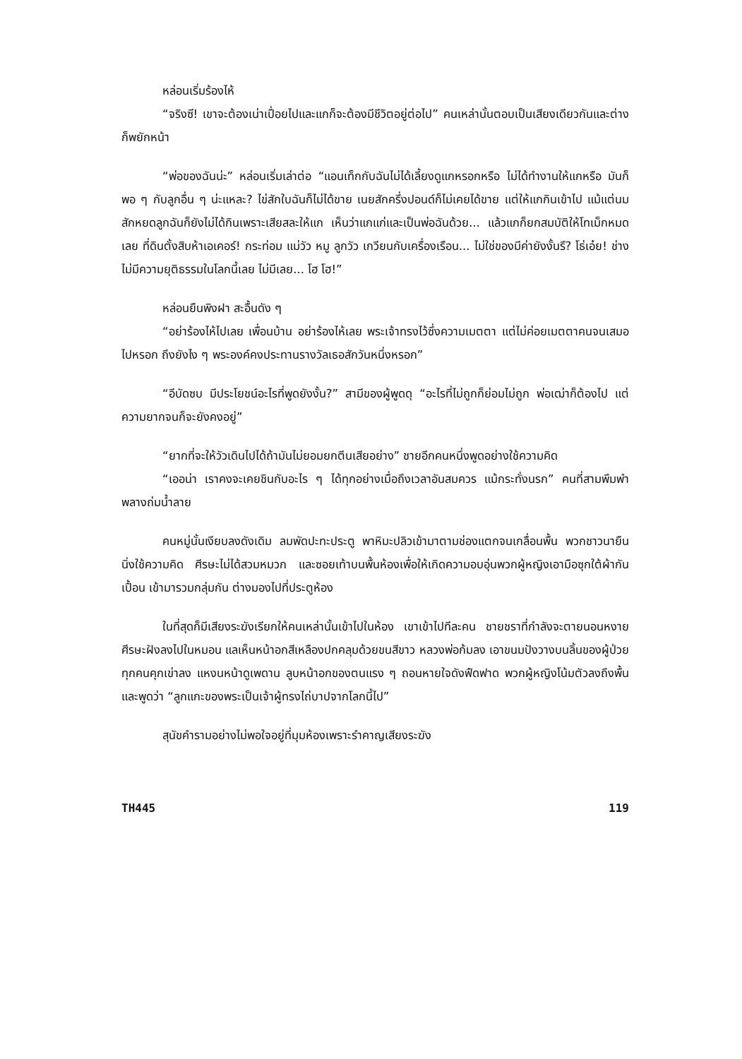หล่อนเริ่มร้องไห้
“จริงซี! เขาจะต้องเน่าเปื่อยไปและแกก็จะต้องมีชีวิตอยู่ต่อไป” คนเหล่านั้นตอบเป็นเสียงเดียวกันและต่างก็พยักหน้า
“พ่อของฉันน่ะ” หล่อนเริ่มเล่าต่อ “แอนเท็กกับฉันไม่ได้เลี้ยงดูแกหรอกหรือ ไม่ได้ทำงานให้แกหรือ มันก็พอ ๆ กับลูกอื่น ๆ น่ะแหละ? ไข่สักใบฉันก็ไม่ได้ขาย เนยสักครึ่งปอนด์ก็ไม่เคยได้ขาย แต่ให้แกกินเข้าไป แม้แต่นมสักหยดลูกฉันก็ยังไม่ได้กินเพราะเสียสละให้แก เห็นว่าแกแก่และเป็นพ่อฉันด้วย... แล้วแกก็ยกสมบัติให้โทเม็กหมดเลย ที่ดินตั้งสิบห้าเอเคอร์! กระท่อม แม่วัว หมู ลูกวัว เกวียนกับเครื่องเรือน... ไม่ใช่ของมีค่ายังงั้นรึ? โธ่เอ๋ย! ช่างไม่มีความยุติธรรมในโลกนี้เลย ไม่มีเลย... โฮ โฮ!”
หล่อนยืนพิงฝา สะอื้นดัง ๆ
“อย่าร้องไห้ไปเลย เพื่อนบ้าน อย่าร้องไห้เลย พระเจ้าทรงไว้ซึ่งความเมตตา แต่ไม่ค่อยเมตตาคนจนเสมอไปหรอก ถึงยังไง ๆ พระองค์คงประทานรางวัลเธอสักวันหนึ่งหรอก”
“อีบัดซบ มีประโยชน์อะไรที่พูดยังงั้น?” สามีของผู้พูดดุ “อะไรที่ไม่ถูกก็ย่อมไม่ถูก พ่อเฒ่าก็ต้องไป แต่ความยากจนก็จะยังคงอยู่”
“ยากที่จะให้วัวเดินไปได้ถ้ามันไม่ยอมยกตีนเสียอย่าง” ชายอีกคนหนึ่งพูดอย่างใช้ความคิด
“เออน่า เราคงจะเคยชินกับอะไร ๆ ได้ทุกอย่างเมื่อถึงเวลาอันสมควร แม้กระทั่งนรก” คนที่สามพึมพำพลางถ่มน้ำลาย
คนหมู่นั้นเงียบลงดังเดิม ลมพัดปะทะประตู พาหิมะปลิวเข้ามาตามช่องแตกจนเกลื่อนพื้น พวกชาวนายืนนิ่งใช้ความคิด ศีรษะไม่ได้สวมหมวก และซอยเท้าบนพื้นห้องเพื่อให้เกิดความอบอุ่นพวกผู้หญิงเอามือซุกใต้ผ้ากันเปื้อน เข้ามารวมกลุ่มกัน ต่างมองไปที่ประตูห้อง
ในที่สุดก็มีเสียงระฆังเรียกให้คนเหล่านั้นเข้าไปในห้อง เขาเข้าไปทีละคน ชายชราที่กำลังจะตายนอนหงาย ศีรษะฝังลงไปในหมอน แลเห็นหน้าอกสีเหลืองปกคลุมด้วยขนสีขาว หลวงพ่อก้มลง เอาขนมปังวางบนลิ้นของผู้ป่วย ทุกคนคุกเข่าลง แหงนหน้าดูเพดาน ลูบหน้าอกของตนแรง ๆ ถอนหายใจดังฟืดฟาด พวกผู้หญิงโน้มตัวลงถึงพื้นและพูดว่า “ลูกแกะของพระเป็นเจ้าผู้ทรงไถ่บาปจากโลกนี้ไป”
สุนัขคำรามอย่างไม่พอใจอยู่ที่มุมห้องเพราะรำคาญเสียงระฆัง
TH445 119